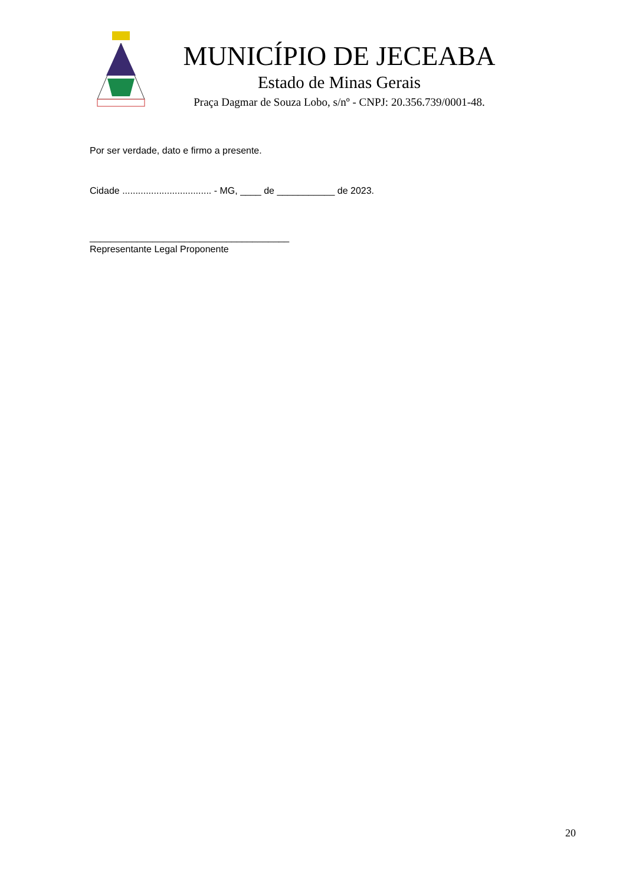MUNICÍPIO DE JECEABA
Estado de Minas Gerais
Praça Dagmar de Souza Lobo, s/nº - CNPJ: 20.356.739/0001-48.
Por ser verdade, dato e firmo a presente.
Cidade .................................. - MG, ____ de ___________ de 2023.
______________________________________
Representante Legal Proponente
20